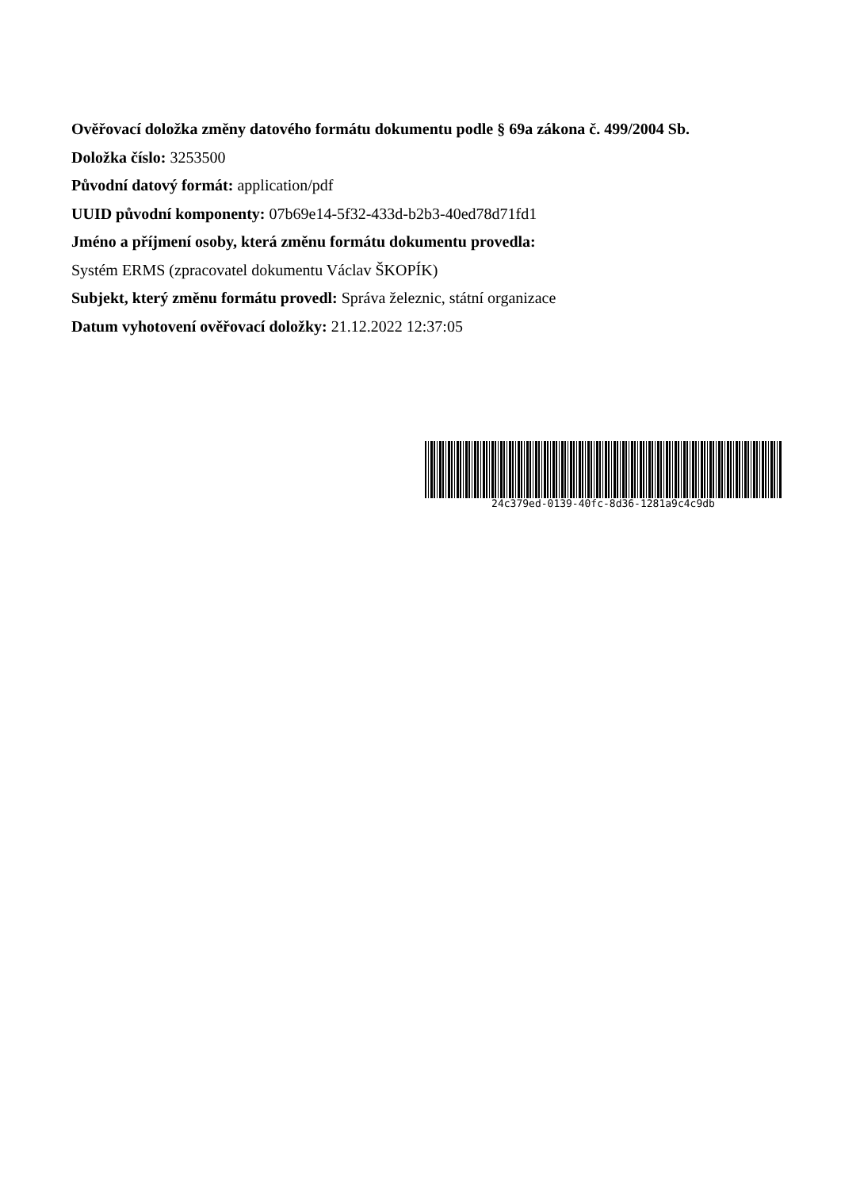Ověřovací doložka změny datového formátu dokumentu podle § 69a zákona č. 499/2004 Sb.
Doložka číslo: 3253500
Původní datový formát: application/pdf
UUID původní komponenty: 07b69e14-5f32-433d-b2b3-40ed78d71fd1
Jméno a příjmení osoby, která změnu formátu dokumentu provedla:
Systém ERMS (zpracovatel dokumentu Václav ŠKOPÍK)
Subjekt, který změnu formátu provedl: Správa železnic, státní organizace
Datum vyhotovení ověřovací doložky: 21.12.2022 12:37:05
24c379ed-0139-40fc-8d36-1281a9c4c9db